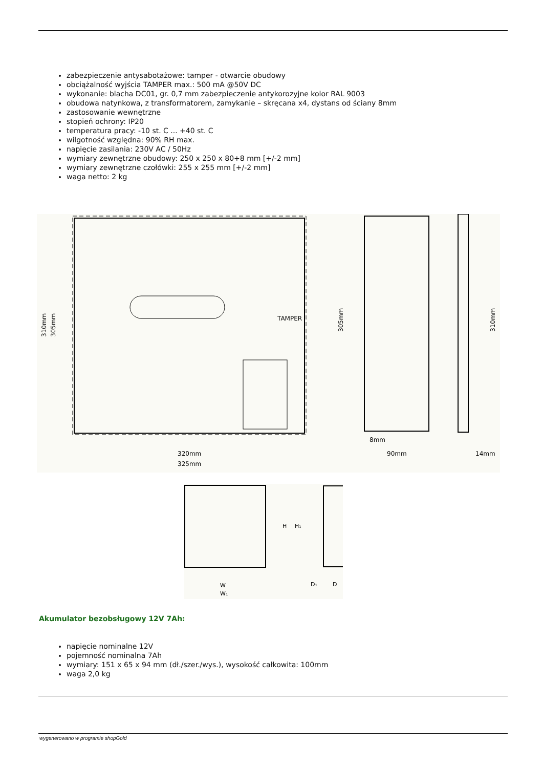zabezpieczenie antysabotażowe: tamper - otwarcie obudowy
obciążalność wyjścia TAMPER max.: 500 mA @50V DC
wykonanie: blacha DC01, gr. 0,7 mm zabezpieczenie antykorozyjne kolor RAL 9003
obudowa natynkowa, z transformatorem, zamykanie – skręcana x4, dystans od ściany 8mm
zastosowanie wewnętrzne
stopień ochrony: IP20
temperatura pracy: -10 st. C ... +40 st. C
wilgotność względna: 90% RH max.
napięcie zasilania: 230V AC / 50Hz
wymiary zewnętrzne obudowy: 250 x 250 x 80+8 mm [+/-2 mm]
wymiary zewnętrzne czołówki: 255 x 255 mm [+/-2 mm]
waga netto: 2 kg
TAMPER
310mm
305mm
320mm
325mm
305mm
8mm
90mm
310mm
14mm
H
H₁
W
W₁
D₁
D
Akumulator bezobsługowy 12V 7Ah:
napięcie nominalne 12V
pojemność nominalna 7Ah
wymiary: 151 x 65 x 94 mm (dł./szer./wys.), wysokość całkowita: 100mm
waga 2,0 kg
wygenerowano w programie shopGold